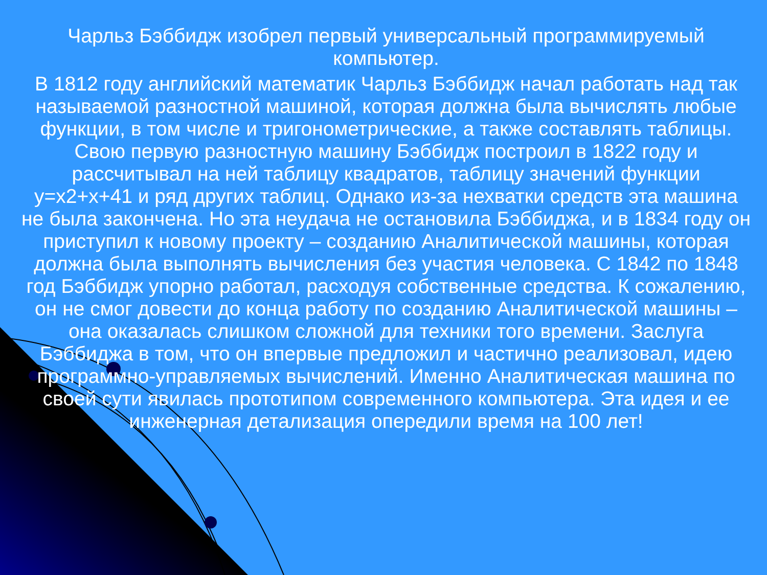Чарльз Бэббидж изобрел первый универсальный программируемый компьютер.
В 1812 году английский математик Чарльз Бэббидж начал работать над так называемой разностной машиной, которая должна была вычислять любые функции, в том числе и тригонометрические, а также составлять таблицы. Свою первую разностную машину Бэббидж построил в 1822 году и рассчитывал на ней таблицу квадратов, таблицу значений функции y=x2+x+41 и ряд других таблиц. Однако из-за нехватки средств эта машина не была закончена. Но эта неудача не остановила Бэббиджа, и в 1834 году он приступил к новому проекту – созданию Аналитической машины, которая должна была выполнять вычисления без участия человека. С 1842 по 1848 год Бэббидж упорно работал, расходуя собственные средства. К сожалению, он не смог довести до конца работу по созданию Аналитической машины – она оказалась слишком сложной для техники того времени. Заслуга Бэббиджа в том, что он впервые предложил и частично реализовал, идею программно-управляемых вычислений. Именно Аналитическая машина по своей сути явилась прототипом современного компьютера. Эта идея и ее инженерная детализация опередили время на 100 лет!